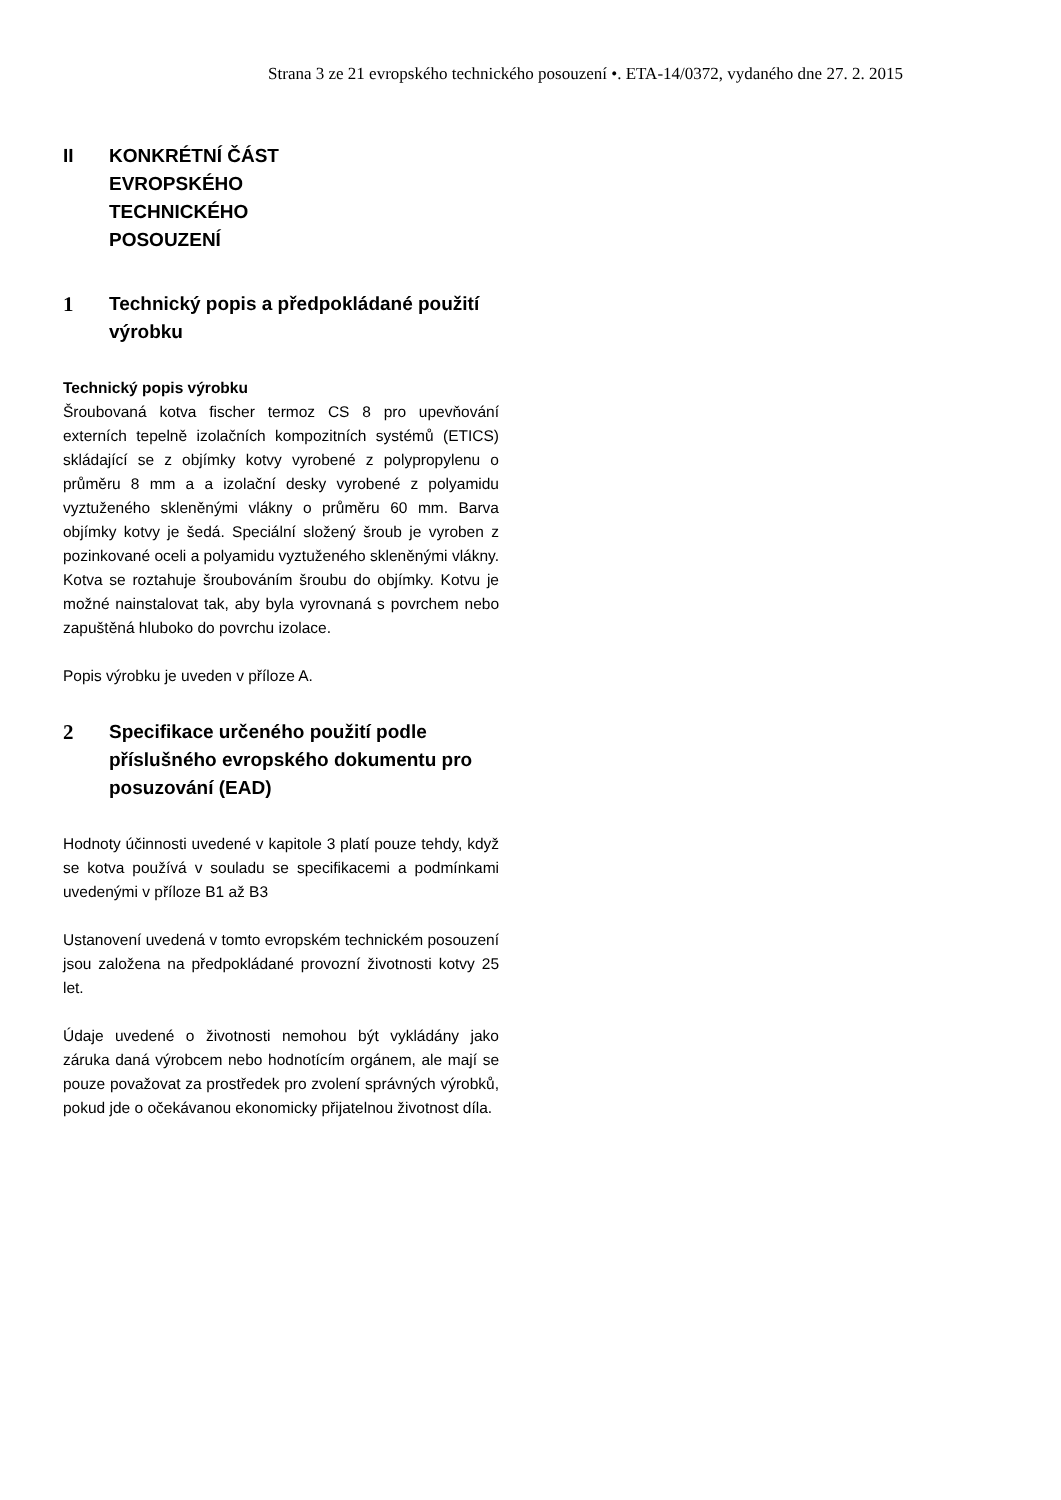Strana 3 ze 21 evropského technického posouzení •. ETA-14/0372, vydaného dne 27. 2. 2015
II KONKRÉTNÍ ČÁST
EVROPSKÉHO
TECHNICKÉHO
POSOUZENÍ
1 Technický popis a předpokládané použití výrobku
Technický popis výrobku
Šroubovaná kotva fischer termoz CS 8 pro upevňování externích tepelně izolačních kompozitních systémů (ETICS) skládající se z objímky kotvy vyrobené z polypropylenu o průměru 8 mm a a izolační desky vyrobené z polyamidu vyztuženého skleněnými vlákny o průměru 60 mm. Barva objímky kotvy je šedá. Speciální složený šroub je vyroben z pozinkované oceli a polyamidu vyztuženého skleněnými vlákny. Kotva se roztahuje šroubováním šroubu do objímky. Kotvu je možné nainstalovat tak, aby byla vyrovnaná s povrchem nebo zapuštěná hluboko do povrchu izolace.
Popis výrobku je uveden v příloze A.
2 Specifikace určeného použití podle příslušného evropského dokumentu pro posuzování (EAD)
Hodnoty účinnosti uvedené v kapitole 3 platí pouze tehdy, když se kotva používá v souladu se specifikacemi a podmínkami uvedenými v příloze B1 až B3
Ustanovení uvedená v tomto evropském technickém posouzení jsou založena na předpokládané provozní životnosti kotvy 25 let.
Údaje uvedené o životnosti nemohou být vykládány jako záruka daná výrobcem nebo hodnotícím orgánem, ale mají se pouze považovat za prostředek pro zvolení správných výrobků, pokud jde o očekávanou ekonomicky přijatelnou životnost díla.